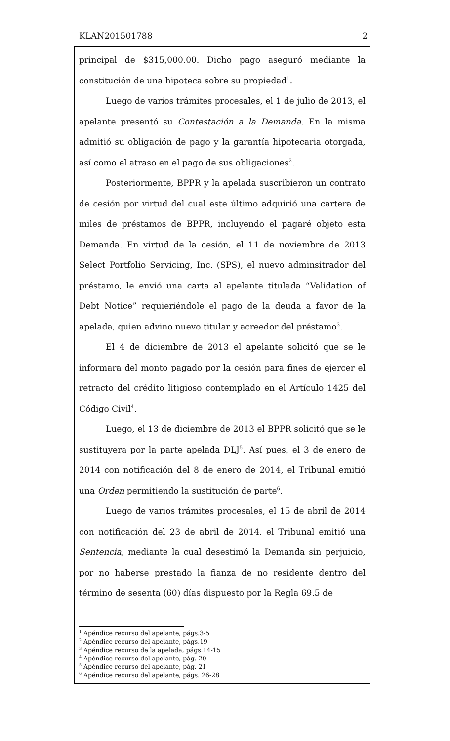KLAN201501788 2
principal de $315,000.00. Dicho pago aseguró mediante la constitución de una hipoteca sobre su propiedad<sup>1</sup>.
Luego de varios trámites procesales, el 1 de julio de 2013, el apelante presentó su Contestación a la Demanda. En la misma admitió su obligación de pago y la garantía hipotecaria otorgada, así como el atraso en el pago de sus obligaciones<sup>2</sup>.
Posteriormente, BPPR y la apelada suscribieron un contrato de cesión por virtud del cual este último adquirió una cartera de miles de préstamos de BPPR, incluyendo el pagaré objeto esta Demanda. En virtud de la cesión, el 11 de noviembre de 2013 Select Portfolio Servicing, Inc. (SPS), el nuevo adminsitrador del préstamo, le envió una carta al apelante titulada “Validation of Debt Notice” requieriéndole el pago de la deuda a favor de la apelada, quien advino nuevo titular y acreedor del préstamo<sup>3</sup>.
El 4 de diciembre de 2013 el apelante solicitó que se le informara del monto pagado por la cesión para fines de ejercer el retracto del crédito litigioso contemplado en el Artículo 1425 del Código Civil<sup>4</sup>.
Luego, el 13 de diciembre de 2013 el BPPR solicitó que se le sustituyera por la parte apelada DLJ<sup>5</sup>. Así pues, el 3 de enero de 2014 con notificación del 8 de enero de 2014, el Tribunal emitió una Orden permitiendo la sustitución de parte<sup>6</sup>.
Luego de varios trámites procesales, el 15 de abril de 2014 con notificación del 23 de abril de 2014, el Tribunal emitió una Sentencia, mediante la cual desestimó la Demanda sin perjuicio, por no haberse prestado la fianza de no residente dentro del término de sesenta (60) días dispuesto por la Regla 69.5 de
<sup>1</sup> Apéndice recurso del apelante, págs.3-5
<sup>2</sup> Apéndice recurso del apelante, págs.19
<sup>3</sup> Apéndice recurso de la apelada, págs.14-15
<sup>4</sup> Apéndice recurso del apelante, pág. 20
<sup>5</sup> Apéndice recurso del apelante, pág. 21
<sup>6</sup> Apéndice recurso del apelante, págs. 26-28